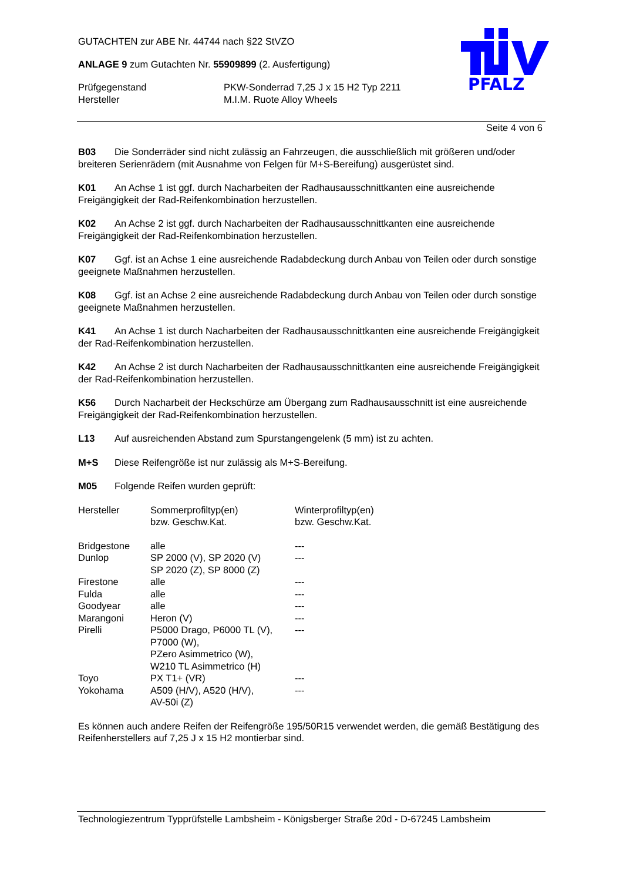GUTACHTEN zur ABE Nr. 44744 nach §22 StVZO
ANLAGE 9 zum Gutachten Nr. 55909899 (2. Ausfertigung)
| Prüfgegenstand | PKW-Sonderrad 7,25 J x 15 H2 Typ 2211 |
| Hersteller | M.I.M. Ruote Alloy Wheels |
PFALZ
Seite 4 von 6
B03 Die Sonderräder sind nicht zulässig an Fahrzeugen, die ausschließlich mit größeren und/oder breiteren Serienrädern (mit Ausnahme von Felgen für M+S-Bereifung) ausgerüstet sind.
K01 An Achse 1 ist ggf. durch Nacharbeiten der Radhausausschnittkanten eine ausreichende Freigängigkeit der Rad-Reifenkombination herzustellen.
K02 An Achse 2 ist ggf. durch Nacharbeiten der Radhausausschnittkanten eine ausreichende Freigängigkeit der Rad-Reifenkombination herzustellen.
K07 Ggf. ist an Achse 1 eine ausreichende Radabdeckung durch Anbau von Teilen oder durch sonstige geeignete Maßnahmen herzustellen.
K08 Ggf. ist an Achse 2 eine ausreichende Radabdeckung durch Anbau von Teilen oder durch sonstige geeignete Maßnahmen herzustellen.
K41 An Achse 1 ist durch Nacharbeiten der Radhausausschnittkanten eine ausreichende Freigängigkeit der Rad-Reifenkombination herzustellen.
K42 An Achse 2 ist durch Nacharbeiten der Radhausausschnittkanten eine ausreichende Freigängigkeit der Rad-Reifenkombination herzustellen.
K56 Durch Nacharbeit der Heckschürze am Übergang zum Radhausausschnitt ist eine ausreichende Freigängigkeit der Rad-Reifenkombination herzustellen.
L13 Auf ausreichenden Abstand zum Spurstangengelenk (5 mm) ist zu achten.
M+S Diese Reifengröße ist nur zulässig als M+S-Bereifung.
M05 Folgende Reifen wurden geprüft:
| Hersteller | Sommerprofiltyp(en) bzw. Geschw.Kat. | Winterprofiltyp(en) bzw. Geschw.Kat. |
| Bridgestone | alle | --- |
| Dunlop | SP 2000 (V), SP 2020 (V) SP 2020 (Z), SP 8000 (Z) | --- |
| Firestone | alle | --- |
| Fulda | alle | --- |
| Goodyear | alle | --- |
| Marangoni | Heron (V) | --- |
| Pirelli | P5000 Drago, P6000 TL (V), P7000 (W), PZero Asimmetrico (W), W210 TL Asimmetrico (H) | --- |
| Toyo | PX T1+ (VR) | --- |
| Yokohama | A509 (H/V), A520 (H/V), AV-50i (Z) | --- |
Es können auch andere Reifen der Reifengröße 195/50R15 verwendet werden, die gemäß Bestätigung des Reifenherstellers auf 7,25 J x 15 H2 montierbar sind.
Technologiezentrum Typprüfstelle Lambsheim - Königsberger Straße 20d - D-67245 Lambsheim